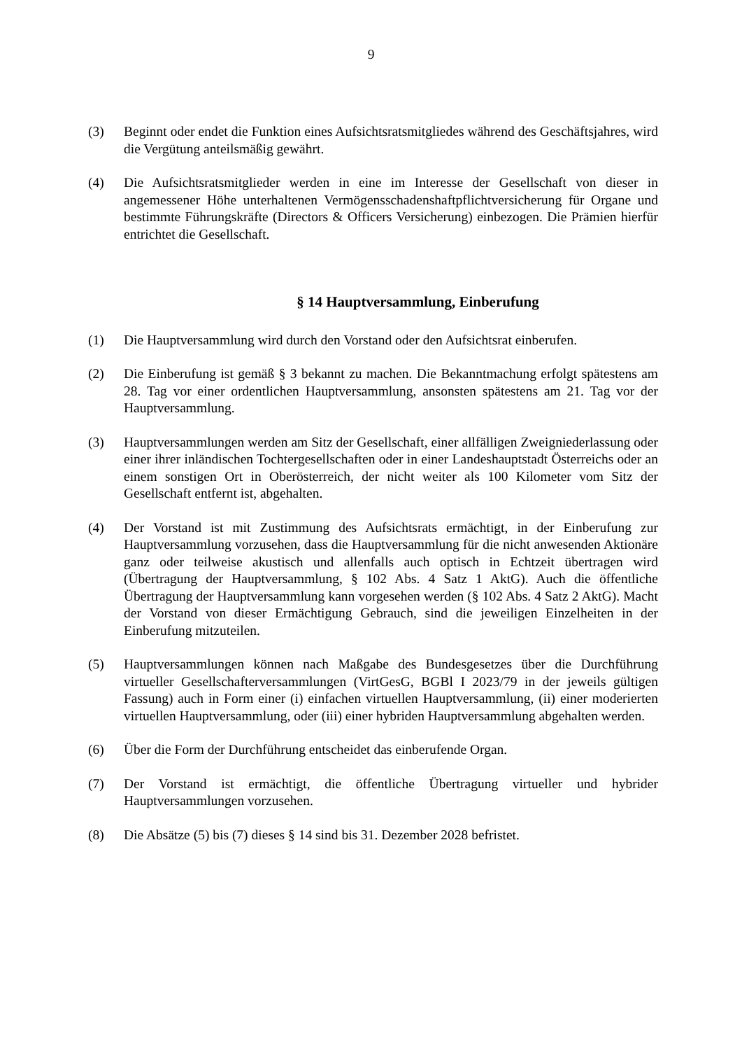9
(3) Beginnt oder endet die Funktion eines Aufsichtsratsmitgliedes während des Geschäftsjahres, wird die Vergütung anteilsmäßig gewährt.
(4) Die Aufsichtsratsmitglieder werden in eine im Interesse der Gesellschaft von dieser in angemessener Höhe unterhaltenen Vermögensschadenshaftpflichtversicherung für Organe und bestimmte Führungskräfte (Directors & Officers Versicherung) einbezogen. Die Prämien hierfür entrichtet die Gesellschaft.
§ 14 Hauptversammlung, Einberufung
(1) Die Hauptversammlung wird durch den Vorstand oder den Aufsichtsrat einberufen.
(2) Die Einberufung ist gemäß § 3 bekannt zu machen. Die Bekanntmachung erfolgt spätestens am 28. Tag vor einer ordentlichen Hauptversammlung, ansonsten spätestens am 21. Tag vor der Hauptversammlung.
(3) Hauptversammlungen werden am Sitz der Gesellschaft, einer allfälligen Zweigniederlassung oder einer ihrer inländischen Tochtergesellschaften oder in einer Landeshauptstadt Österreichs oder an einem sonstigen Ort in Oberösterreich, der nicht weiter als 100 Kilometer vom Sitz der Gesellschaft entfernt ist, abgehalten.
(4) Der Vorstand ist mit Zustimmung des Aufsichtsrats ermächtigt, in der Einberufung zur Hauptversammlung vorzusehen, dass die Hauptversammlung für die nicht anwesenden Aktionäre ganz oder teilweise akustisch und allenfalls auch optisch in Echtzeit übertragen wird (Übertragung der Hauptversammlung, § 102 Abs. 4 Satz 1 AktG). Auch die öffentliche Übertragung der Hauptversammlung kann vorgesehen werden (§ 102 Abs. 4 Satz 2 AktG). Macht der Vorstand von dieser Ermächtigung Gebrauch, sind die jeweiligen Einzelheiten in der Einberufung mitzuteilen.
(5) Hauptversammlungen können nach Maßgabe des Bundesgesetzes über die Durchführung virtueller Gesellschafterversammlungen (VirtGesG, BGBl I 2023/79 in der jeweils gültigen Fassung) auch in Form einer (i) einfachen virtuellen Hauptversammlung, (ii) einer moderierten virtuellen Hauptversammlung, oder (iii) einer hybriden Hauptversammlung abgehalten werden.
(6) Über die Form der Durchführung entscheidet das einberufende Organ.
(7) Der Vorstand ist ermächtigt, die öffentliche Übertragung virtueller und hybrider Hauptversammlungen vorzusehen.
(8) Die Absätze (5) bis (7) dieses § 14 sind bis 31. Dezember 2028 befristet.